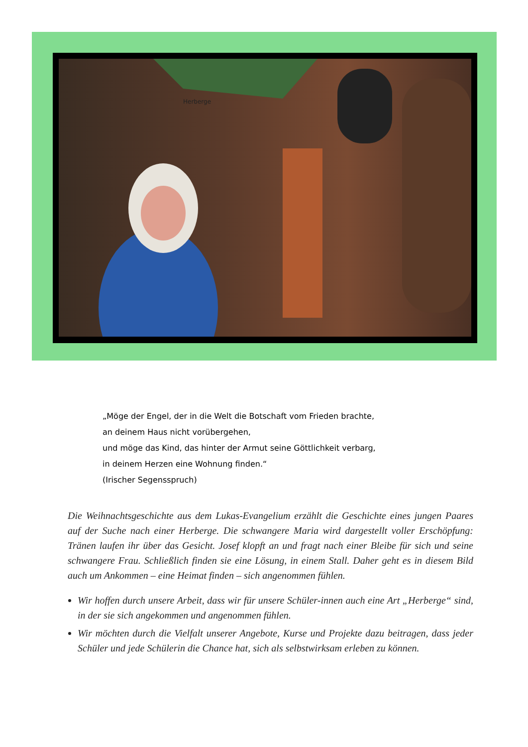Herberge
„Möge der Engel, der in die Welt die Botschaft vom Frieden brachte,
an deinem Haus nicht vorübergehen,
und möge das Kind, das hinter der Armut seine Göttlichkeit verbarg,
in deinem Herzen eine Wohnung finden.“
(Irischer Segensspruch)
Die Weihnachtsgeschichte aus dem Lukas-Evangelium erzählt die Geschichte eines jungen Paares auf der Suche nach einer Herberge. Die schwangere Maria wird dargestellt voller Erschöpfung: Tränen laufen ihr über das Gesicht. Josef klopft an und fragt nach einer Bleibe für sich und seine schwangere Frau. Schließlich finden sie eine Lösung, in einem Stall. Daher geht es in diesem Bild auch um Ankommen – eine Heimat finden – sich angenommen fühlen.
Wir hoffen durch unsere Arbeit, dass wir für unsere Schüler-innen auch eine Art „Herberge“ sind, in der sie sich angekommen und angenommen fühlen.
Wir möchten durch die Vielfalt unserer Angebote, Kurse und Projekte dazu beitragen, dass jeder Schüler und jede Schülerin die Chance hat, sich als selbstwirksam erleben zu können.